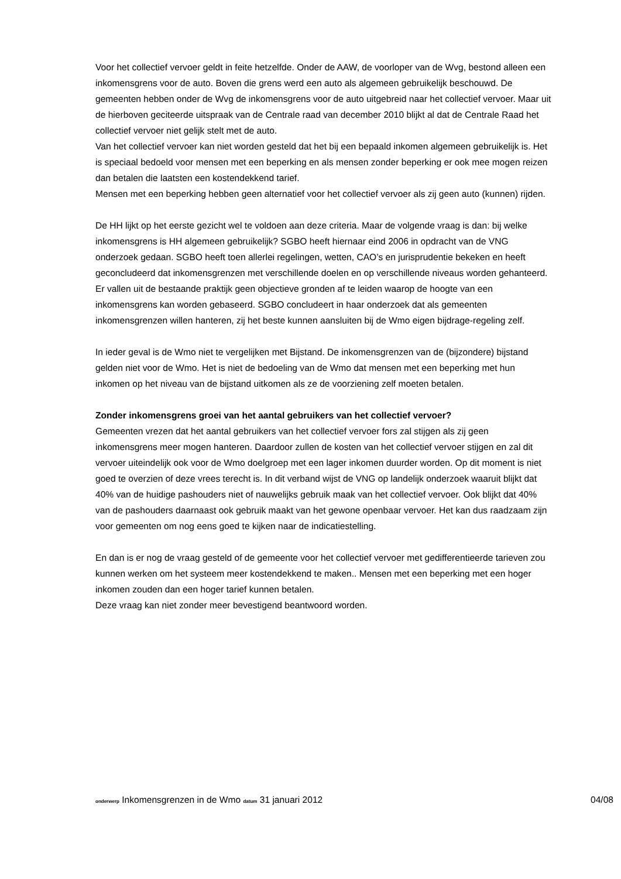Voor het collectief vervoer geldt in feite hetzelfde. Onder de AAW, de voorloper van de Wvg, bestond alleen een inkomensgrens voor de auto. Boven die grens werd een auto als algemeen gebruikelijk beschouwd. De gemeenten hebben onder de Wvg de inkomensgrens voor de auto uitgebreid naar het collectief vervoer. Maar uit de hierboven geciteerde uitspraak van de Centrale raad van december 2010 blijkt al dat de Centrale Raad het collectief vervoer niet gelijk stelt met de auto.
Van het collectief vervoer kan niet worden gesteld dat het bij een bepaald inkomen algemeen gebruikelijk is. Het is speciaal bedoeld voor mensen met een beperking en als mensen zonder beperking er ook mee mogen reizen dan betalen die laatsten een kostendekkend tarief.
Mensen met een beperking hebben geen alternatief voor het collectief vervoer als zij geen auto (kunnen) rijden.
De HH lijkt op het eerste gezicht wel te voldoen aan deze criteria. Maar de volgende vraag is dan: bij welke inkomensgrens is HH algemeen gebruikelijk? SGBO heeft hiernaar eind 2006 in opdracht van de VNG onderzoek gedaan. SGBO heeft toen allerlei regelingen, wetten, CAO’s en jurisprudentie bekeken en heeft geconcludeerd dat inkomensgrenzen met verschillende doelen en op verschillende niveaus worden gehanteerd. Er vallen uit de bestaande praktijk geen objectieve gronden af te leiden waarop de hoogte van een inkomensgrens kan worden gebaseerd. SGBO concludeert in haar onderzoek dat als gemeenten inkomensgrenzen willen hanteren, zij het beste kunnen aansluiten bij de Wmo eigen bijdrage-regeling zelf.
In ieder geval is de Wmo niet te vergelijken met Bijstand. De inkomensgrenzen van de (bijzondere) bijstand gelden niet voor de Wmo. Het is niet de bedoeling van de Wmo dat mensen met een beperking met hun inkomen op het niveau van de bijstand uitkomen als ze de voorziening zelf moeten betalen.
Zonder inkomensgrens groei van het aantal gebruikers van het collectief vervoer?
Gemeenten vrezen dat het aantal gebruikers van het collectief vervoer fors zal stijgen als zij geen inkomensgrens meer mogen hanteren. Daardoor zullen de kosten van het collectief vervoer stijgen en zal dit vervoer uiteindelijk ook voor de Wmo doelgroep met een lager inkomen duurder worden. Op dit moment is niet goed te overzien of deze vrees terecht is. In dit verband wijst de VNG op landelijk onderzoek waaruit blijkt dat 40% van de huidige pashouders niet of nauwelijks gebruik maak van het collectief vervoer. Ook blijkt dat 40% van de pashouders daarnaast ook gebruik maakt van het gewone openbaar vervoer. Het kan dus raadzaam zijn voor gemeenten om nog eens goed te kijken naar de indicatiestelling.
En dan is er nog de vraag gesteld of de gemeente voor het collectief vervoer met gedifferentieerde tarieven zou kunnen werken om het systeem meer kostendekkend te maken.. Mensen met een beperking met een hoger inkomen zouden dan een hoger tarief kunnen betalen.
Deze vraag kan niet zonder meer bevestigend beantwoord worden.
onderwerp Inkomensgrenzen in de Wmo datum 31 januari 2012 04/08